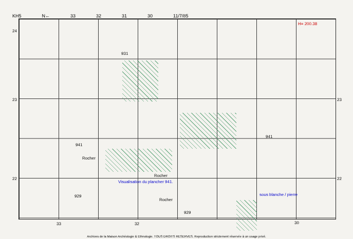KH5 N← 33 32 31 30 11/7/85
24
23
22
23
22
941
Rocher
Rocher
Rocher
929
929
33 32 30
941
931
H= 200.38
Visualisation du plancher 941.
sous blanche / pierre
Archives de la Maison Archéologie & Ethnologie. TOUS DROITS RESERVES. Reproduction strictement réservée à un usage privé.